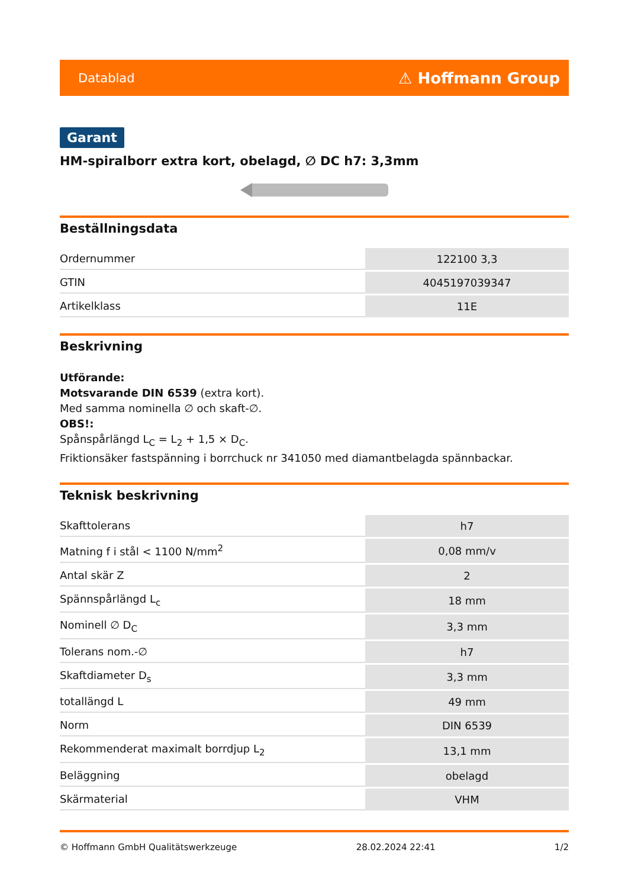Datablad ⚠ Hoffmann Group
Garant
HM-spiralborr extra kort, obelagd, ∅ DC h7: 3,3mm
Beställningsdata
| Ordernummer | 122100 3,3 |
| GTIN | 4045197039347 |
| Artikelklass | 11E |
Beskrivning
Utförande:
Motsvarande DIN 6539 (extra kort).
Med samma nominella ∅ och skaft-∅.
OBS!:
Spånspårlängd L<sub>C</sub> = L<sub>2</sub> + 1,5 × D<sub>C</sub>.
Friktionsäker fastspänning i borrchuck nr 341050 med diamantbelagda spännbackar.
Teknisk beskrivning
| Skafttolerans | h7 |
| Matning f i stål < 1100 N/mm<sup>2</sup> | 0,08 mm/v |
| Antal skär Z | 2 |
| Spännspårlängd L<sub>c</sub> | 18 mm |
| Nominell ∅ D<sub>C</sub> | 3,3 mm |
| Tolerans nom.-∅ | h7 |
| Skaftdiameter D<sub>s</sub> | 3,3 mm |
| totallängd L | 49 mm |
| Norm | DIN 6539 |
| Rekommenderat maximalt borrdjup L<sub>2</sub> | 13,1 mm |
| Beläggning | obelagd |
| Skärmaterial | VHM |
© Hoffmann GmbH Qualitätswerkzeuge 28.02.2024 22:41 1/2